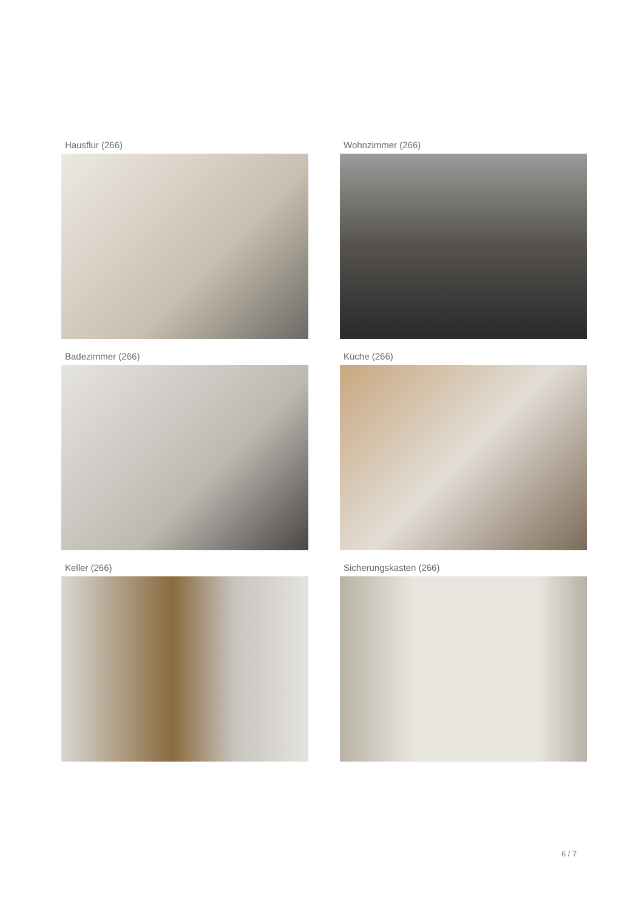Hausflur (266)
Wohnzimmer (266)
Badezimmer (266)
Küche (266)
Keller (266)
Sicherungskasten (266)
6 / 7